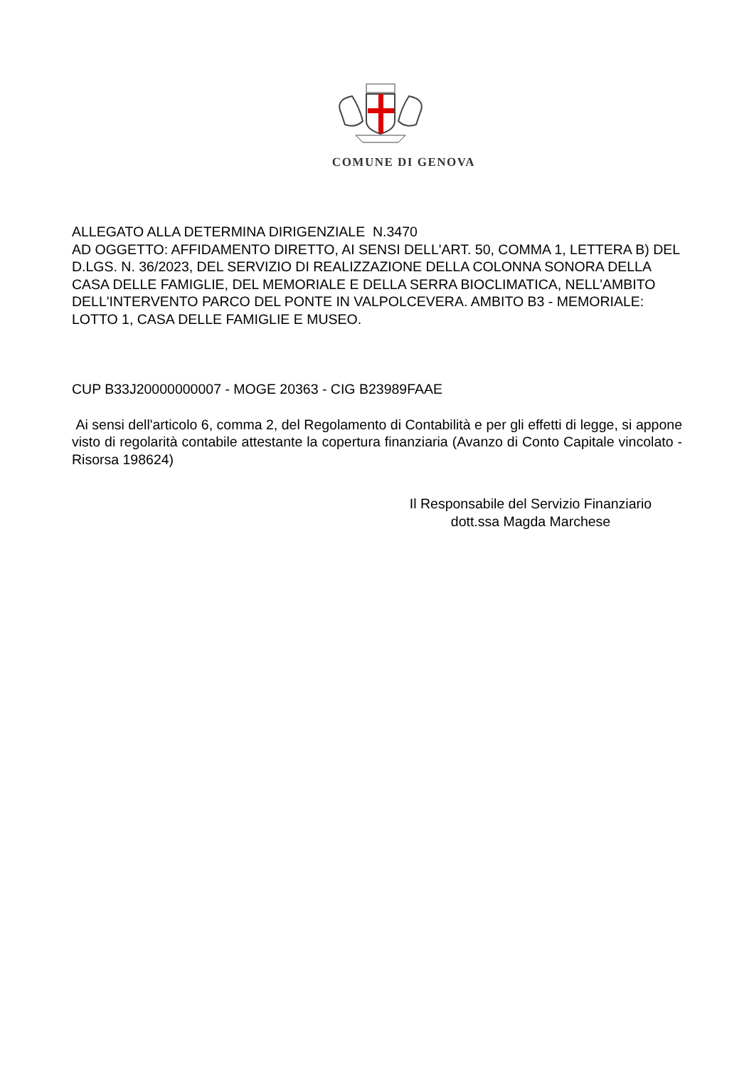COMUNE DI GENOVA
ALLEGATO ALLA DETERMINA DIRIGENZIALE N.3470
AD OGGETTO: AFFIDAMENTO DIRETTO, AI SENSI DELL'ART. 50, COMMA 1, LETTERA B) DEL D.LGS. N. 36/2023, DEL SERVIZIO DI REALIZZAZIONE DELLA COLONNA SONORA DELLA CASA DELLE FAMIGLIE, DEL MEMORIALE E DELLA SERRA BIOCLIMATICA, NELL'AMBITO DELL'INTERVENTO PARCO DEL PONTE IN VALPOLCEVERA. AMBITO B3 - MEMORIALE: LOTTO 1, CASA DELLE FAMIGLIE E MUSEO.
CUP B33J20000000007 - MOGE 20363 - CIG B23989FAAE
Ai sensi dell'articolo 6, comma 2, del Regolamento di Contabilità e per gli effetti di legge, si appone visto di regolarità contabile attestante la copertura finanziaria (Avanzo di Conto Capitale vincolato - Risorsa 198624)
Il Responsabile del Servizio Finanziario
dott.ssa Magda Marchese